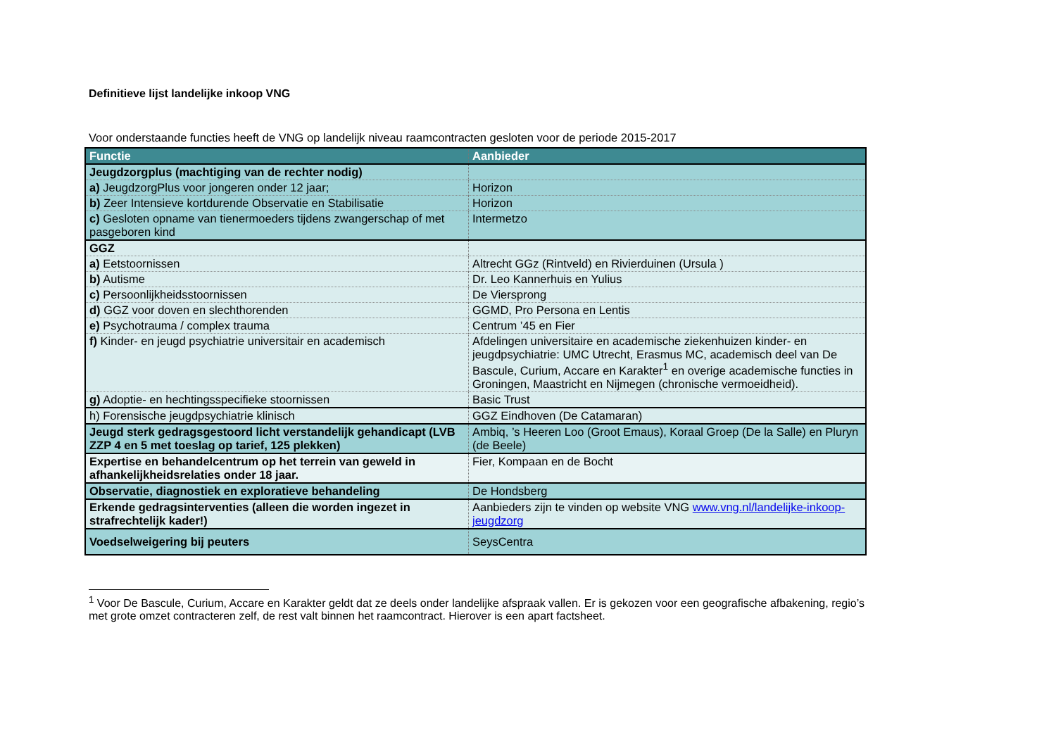Definitieve lijst landelijke inkoop VNG
Voor onderstaande functies heeft de VNG op landelijk niveau raamcontracten gesloten voor de periode 2015-2017
| Functie | Aanbieder |
| --- | --- |
| Jeugdzorgplus (machtiging van de rechter nodig) | |
| a) JeugdzorgPlus voor jongeren onder 12 jaar; | Horizon |
| b) Zeer Intensieve kortdurende Observatie en Stabilisatie | Horizon |
| c) Gesloten opname van tienermoeders tijdens zwangerschap of met pasgeboren kind | Intermetzo |
| GGZ | |
| a) Eetstoornissen | Altrecht GGz (Rintveld) en Rivierduinen (Ursula ) |
| b) Autisme | Dr. Leo Kannerhuis en Yulius |
| c) Persoonlijkheidsstoornissen | De Viersprong |
| d) GGZ voor doven en slechthorenden | GGMD, Pro Persona en Lentis |
| e) Psychotrauma / complex trauma | Centrum ’45 en Fier |
| f) Kinder- en jeugd psychiatrie universitair en academisch | Afdelingen universitaire en academische ziekenhuizen kinder- en jeugdpsychiatrie: UMC Utrecht, Erasmus MC, academisch deel van De Bascule, Curium, Accare en Karakter<sup>1</sup> en overige academische functies in Groningen, Maastricht en Nijmegen (chronische vermoeidheid). |
| g) Adoptie- en hechtingsspecifieke stoornissen | Basic Trust |
| h) Forensische jeugdpsychiatrie klinisch | GGZ Eindhoven (De Catamaran) |
| Jeugd sterk gedragsgestoord licht verstandelijk gehandicapt (LVB ZZP 4 en 5 met toeslag op tarief, 125 plekken) | Ambiq, ’s Heeren Loo (Groot Emaus), Koraal Groep (De la Salle) en Pluryn (de Beele) |
| Expertise en behandelcentrum op het terrein van geweld in afhankelijkheidsrelaties onder 18 jaar. | Fier, Kompaan en de Bocht |
| Observatie, diagnostiek en exploratieve behandeling | De Hondsberg |
| Erkende gedragsinterventies (alleen die worden ingezet in strafrechtelijk kader!) | Aanbieders zijn te vinden op website VNG www.vng.nl/landelijke-inkoop-jeugdzorg |
| Voedselweigering bij peuters | SeysCentra |
<sup>1</sup> Voor De Bascule, Curium, Accare en Karakter geldt dat ze deels onder landelijke afspraak vallen. Er is gekozen voor een geografische afbakening, regio’s met grote omzet contracteren zelf, de rest valt binnen het raamcontract. Hierover is een apart factsheet.